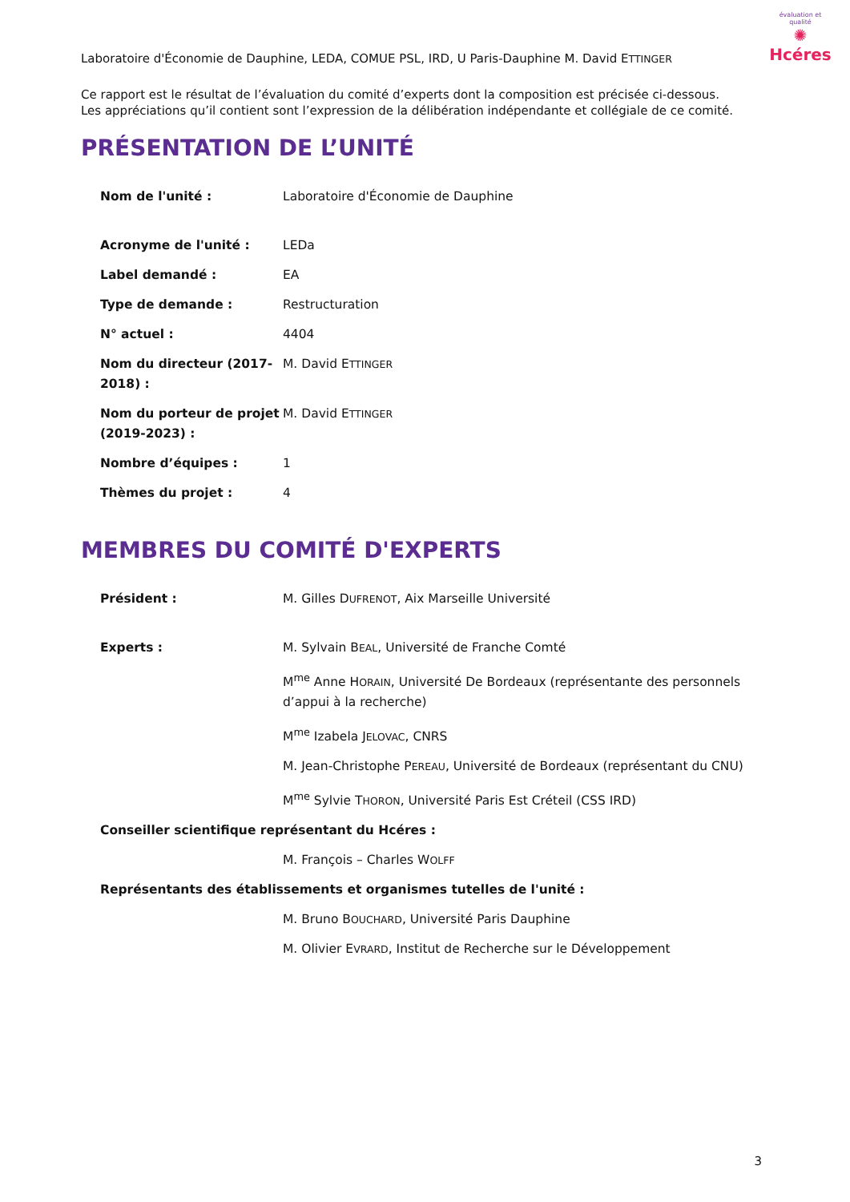évaluation et qualité
✺
Hcéres
Laboratoire d'Économie de Dauphine, LEDA, COMUE PSL, IRD, U Paris-Dauphine M. David ETTINGER
Ce rapport est le résultat de l’évaluation du comité d’experts dont la composition est précisée ci-dessous.
Les appréciations qu’il contient sont l’expression de la délibération indépendante et collégiale de ce comité.
PRÉSENTATION DE L’UNITÉ
| Nom de l'unité : | Laboratoire d'Économie de Dauphine |
| Acronyme de l'unité : | LEDa |
| Label demandé : | EA |
| Type de demande : | Restructuration |
| N° actuel : | 4404 |
| Nom du directeur (2017-2018) : | M. David E TTINGER |
| Nom du porteur de projet (2019-2023) : | M. David E TTINGER |
| Nombre d’équipes : | 1 |
| Thèmes du projet : | 4 |
MEMBRES DU COMITÉ D'EXPERTS
| Président : | M. Gilles D UFRENOT , Aix Marseille Université |
| Experts : | M. Sylvain B EAL , Université de Franche Comté |
| | M<sup>me</sup> Anne H ORAIN , Université De Bordeaux (représentante des personnels d’appui à la recherche) |
| | M<sup>me</sup> Izabela J ELOVAC , CNRS |
| | M. Jean-Christophe P EREAU , Université de Bordeaux (représentant du CNU) |
| | M<sup>me</sup> Sylvie T HORON , Université Paris Est Créteil (CSS IRD) |
| Conseiller scientifique représentant du Hcéres : | |
| | M. François – Charles W OLFF |
| Représentants des établissements et organismes tutelles de l'unité : | |
| | M. Bruno B OUCHARD , Université Paris Dauphine |
| | M. Olivier E VRARD , Institut de Recherche sur le Développement |
3